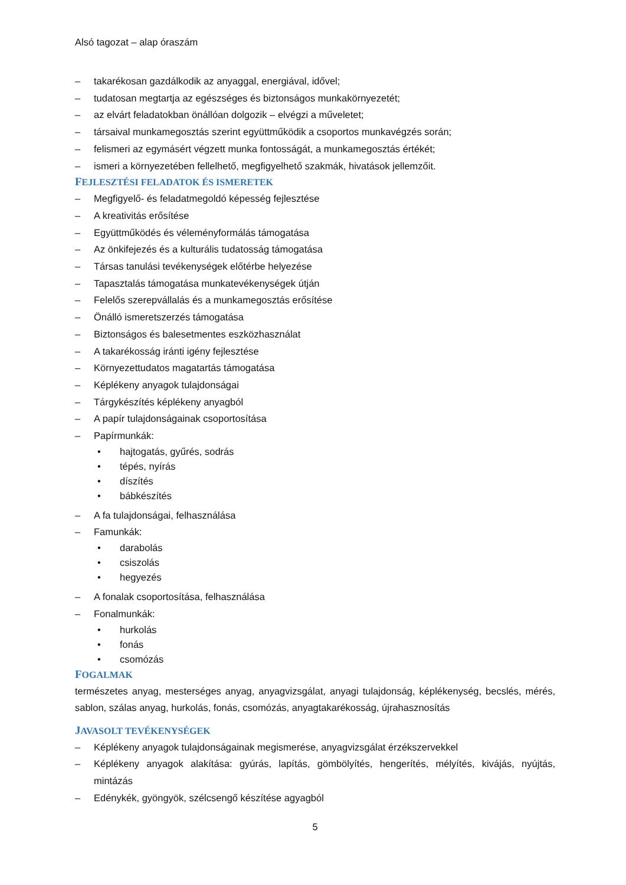Alsó tagozat – alap óraszám
– takarékosan gazdálkodik az anyaggal, energiával, idővel;
– tudatosan megtartja az egészséges és biztonságos munkakörnyezetét;
– az elvárt feladatokban önállóan dolgozik – elvégzi a műveletet;
– társaival munkamegosztás szerint együttműködik a csoportos munkavégzés során;
– felismeri az egymásért végzett munka fontosságát, a munkamegosztás értékét;
– ismeri a környezetében fellelhető, megfigyelhető szakmák, hivatások jellemzőit.
FEJLESZTÉSI FELADATOK ÉS ISMERETEK
– Megfigyelő- és feladatmegoldó képesség fejlesztése
– A kreativitás erősítése
– Együttműködés és véleményformálás támogatása
– Az önkifejezés és a kulturális tudatosság támogatása
– Társas tanulási tevékenységek előtérbe helyezése
– Tapasztalás támogatása munkatevékenységek útján
– Felelős szerepvállalás és a munkamegosztás erősítése
– Önálló ismeretszerzés támogatása
– Biztonságos és balesetmentes eszközhasználat
– A takarékosság iránti igény fejlesztése
– Környezettudatos magatartás támogatása
– Képlékeny anyagok tulajdonságai
– Tárgykészítés képlékeny anyagból
– A papír tulajdonságainak csoportosítása
– Papírmunkák:
• hajtogatás, gyűrés, sodrás
• tépés, nyírás
• díszítés
• bábkészítés
– A fa tulajdonságai, felhasználása
– Famunkák:
• darabolás
• csiszolás
• hegyezés
– A fonalak csoportosítása, felhasználása
– Fonalmunkák:
• hurkolás
• fonás
• csomózás
FOGALMAK
természetes anyag, mesterséges anyag, anyagvizsgálat, anyagi tulajdonság, képlékenység, becslés, mérés, sablon, szálas anyag, hurkolás, fonás, csomózás, anyagtakarékosság, újrahasznosítás
JAVASOLT TEVÉKENYSÉGEK
– Képlékeny anyagok tulajdonságainak megismerése, anyagvizsgálat érzékszervekkel
– Képlékeny anyagok alakítása: gyúrás, lapítás, gömbölyítés, hengerítés, mélyítés, kivájás, nyújtás, mintázás
– Edénykék, gyöngyök, szélcsengő készítése agyagból
5